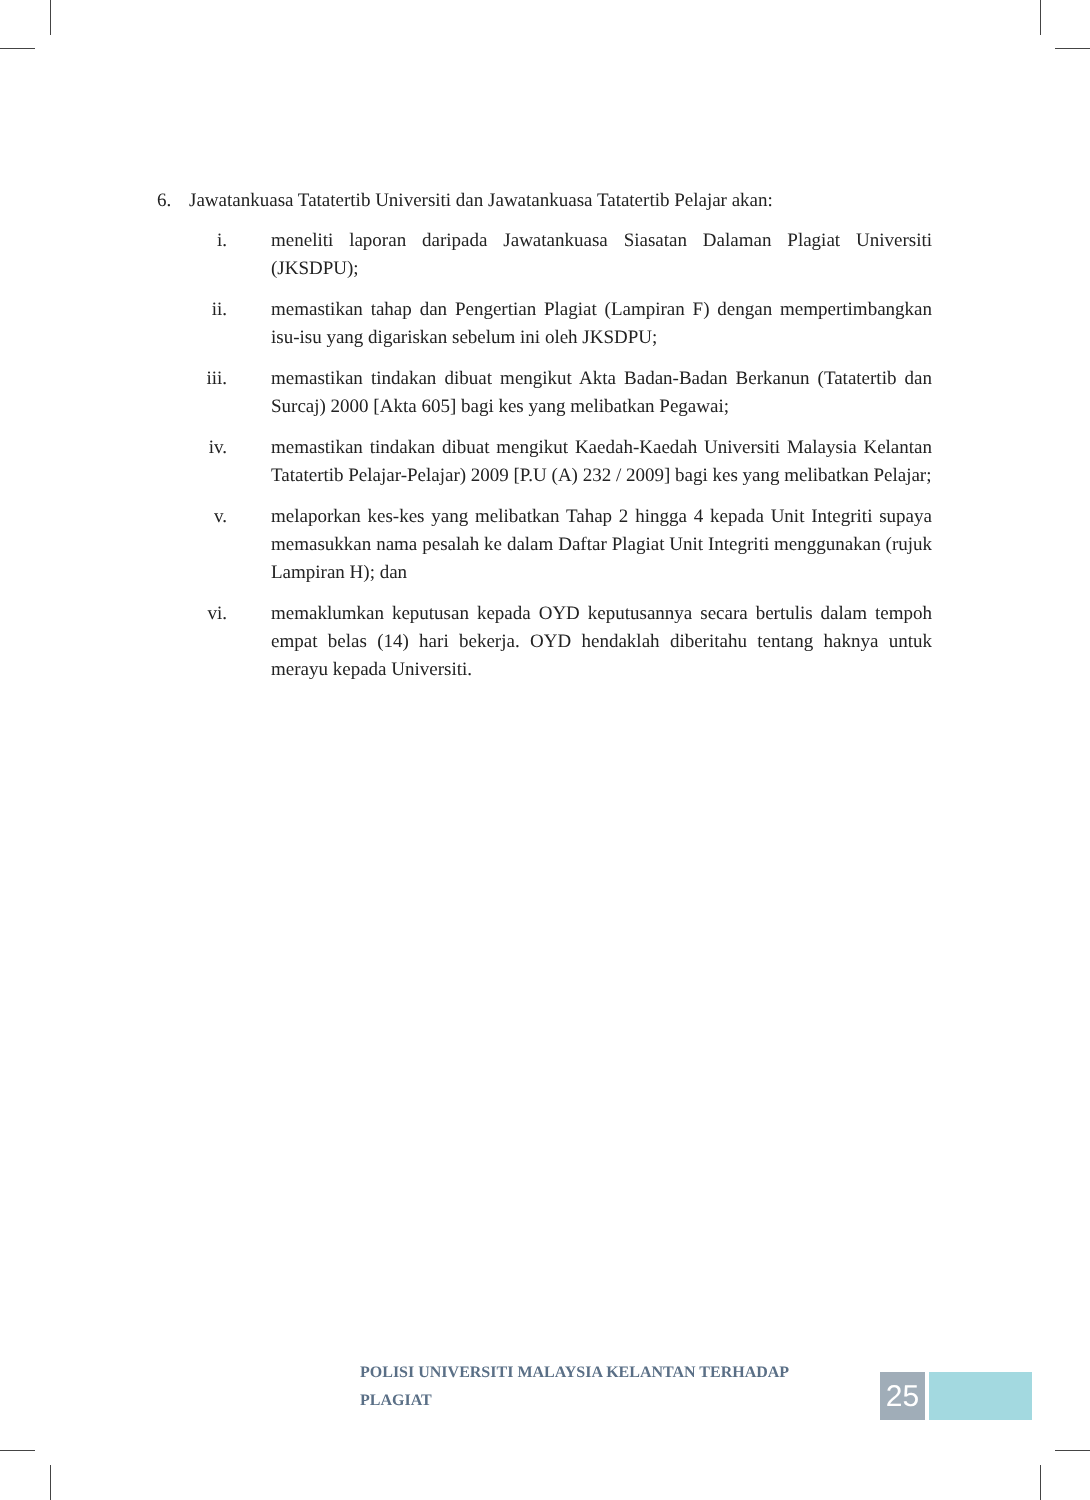6. Jawatankuasa Tatatertib Universiti dan Jawatankuasa Tatatertib Pelajar akan:
i. meneliti laporan daripada Jawatankuasa Siasatan Dalaman Plagiat Universiti (JKSDPU);
ii. memastikan tahap dan Pengertian Plagiat (Lampiran F) dengan mempertimbangkan isu-isu yang digariskan sebelum ini oleh JKSDPU;
iii. memastikan tindakan dibuat mengikut Akta Badan-Badan Berkanun (Tatatertib dan Surcaj) 2000 [Akta 605] bagi kes yang melibatkan Pegawai;
iv. memastikan tindakan dibuat mengikut Kaedah-Kaedah Universiti Malaysia Kelantan Tatatertib Pelajar-Pelajar) 2009 [P.U (A) 232 / 2009] bagi kes yang melibatkan Pelajar;
v. melaporkan kes-kes yang melibatkan Tahap 2 hingga 4 kepada Unit Integriti supaya memasukkan nama pesalah ke dalam Daftar Plagiat Unit Integriti menggunakan (rujuk Lampiran H); dan
vi. memaklumkan keputusan kepada OYD keputusannya secara bertulis dalam tempoh empat belas (14) hari bekerja. OYD hendaklah diberitahu tentang haknya untuk merayu kepada Universiti.
POLISI UNIVERSITI MALAYSIA KELANTAN TERHADAP PLAGIAT 25